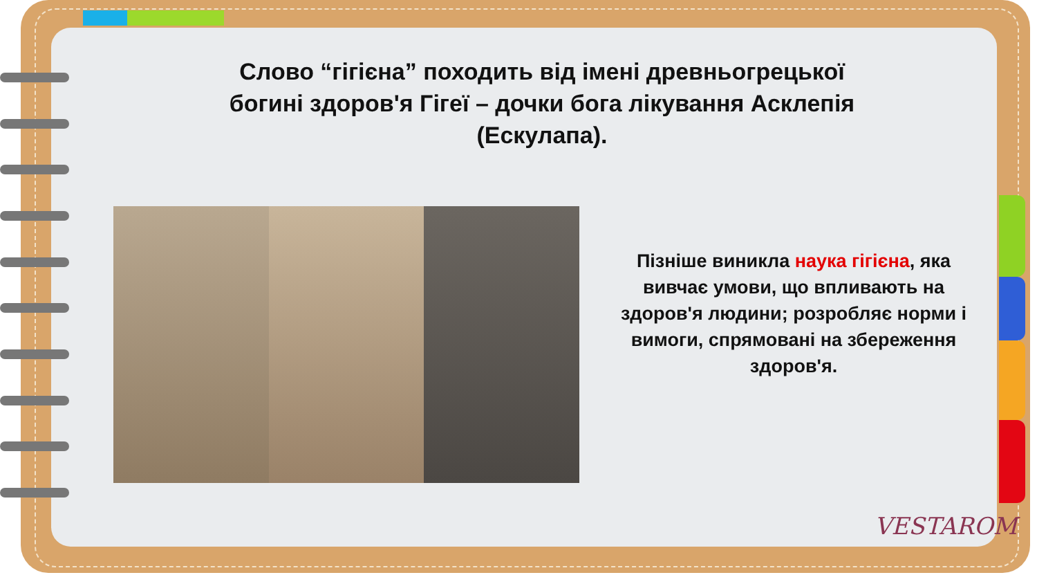Слово “гігієна” походить від імені древньогрецької богині здоров'я Гігеї – дочки бога лікування Асклепія (Ескулапа).
Пізніше виникла наука гігієна, яка вивчає умови, що впливають на здоров'я людини; розробляє норми і вимоги, спрямовані на збереження здоров'я.
VESTAROM